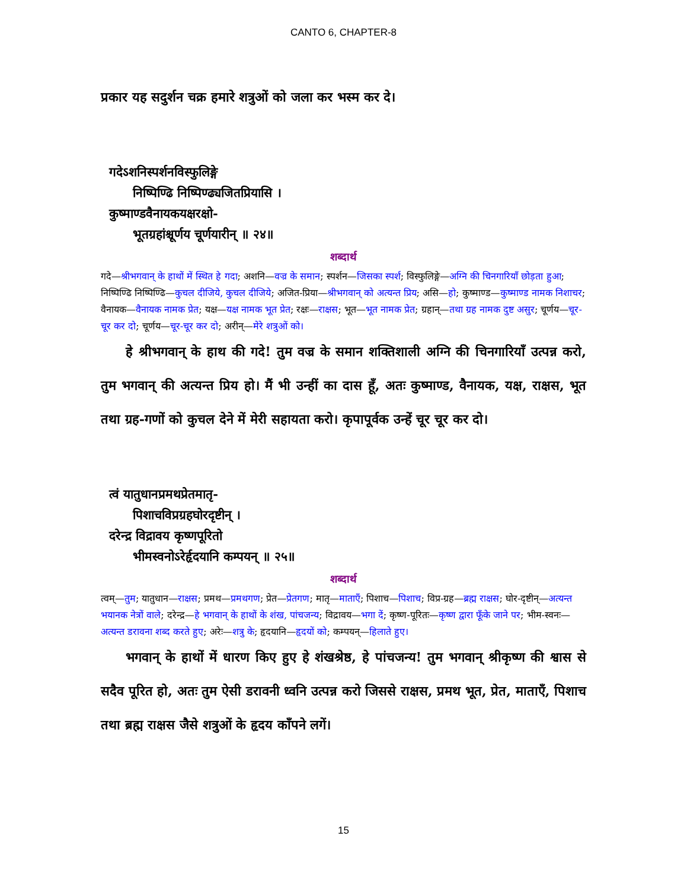CANTO 6, CHAPTER-8
प्रकार यह सदुर्शन चक्र हमारे शत्रुओं को जला कर भस्म कर दे।
गदेऽशनिस्पर्शनविस्फुलिङ्गे
निष्पिण्ढि निष्पिण्ढ्यजितप्रियासि ।
कुष्माण्डवैनायकयक्षरक्षो-
भूतग्रहांश्चूर्णय चूर्णयारीन् ॥ २४॥
शब्दार्थ
गदे—श्रीभगवान् के हाथों में स्थित हे गदा; अशनि—वज्र के समान; स्पर्शन—जिसका स्पर्श; विस्फुलिङ्गे—अग्नि की चिनगारियाँ छोड़ता हुआ; निष्पिण्ढि निष्पिण्ढि—कुचल दीजिये, कुचल दीजिये; अजित-प्रिया—श्रीभगवान् को अत्यन्त प्रिय; असि—हो; कुष्माण्ड—कुष्माण्ड नामक निशाचर; वैनायक—वैनायक नामक प्रेत; यक्ष—यक्ष नामक भूत प्रेत; रक्षः—राक्षस; भूत—भूत नामक प्रेत; ग्रहान्—तथा ग्रह नामक दुष्ट असुर; चूर्णय—चूर-चूर कर दो; चूर्णय—चूर-चूर कर दो; अरीन्—मेरे शत्रुओं को।
हे श्रीभगवान् के हाथ की गदे! तुम वज्र के समान शक्तिशाली अग्नि की चिनगारियाँ उत्पन्न करो, तुम भगवान् की अत्यन्त प्रिय हो। मैं भी उन्हीं का दास हूँ, अतः कुष्माण्ड, वैनायक, यक्ष, राक्षस, भूत तथा ग्रह-गणों को कुचल देने में मेरी सहायता करो। कृपापूर्वक उन्हें चूर चूर कर दो।
त्वं यातुधानप्रमथप्रेतमातृ-
पिशाचविप्रग्रहघोरदृष्टीन् ।
दरेन्द्र विद्रावय कृष्णपूरितो
भीमस्वनोऽरेर्हृदयानि कम्पयन् ॥ २५॥
शब्दार्थ
त्वम्—तुम; यातुधान—राक्षस; प्रमथ—प्रमथगण; प्रेत—प्रेतगण; मातृ—माताएँ; पिशाच—पिशाच; विप्र-ग्रह—ब्रह्म राक्षस; घोर-दृष्टीन्—अत्यन्त भयानक नेत्रों वाले; दरेन्द्र—हे भगवान् के हाथों के शंख, पांचजन्य; विद्रावय—भगा दें; कृष्ण-पूरितः—कृष्ण द्वारा फूँके जाने पर; भीम-स्वनः—अत्यन्त डरावना शब्द करते हुए; अरेः—शत्रु के; हृदयानि—हृदयों को; कम्पयन्—हिलाते हुए।
भगवान् के हाथों में धारण किए हुए हे शंखश्रेष्ठ, हे पांचजन्य! तुम भगवान् श्रीकृष्ण की श्वास से सदैव पूरित हो, अतः तुम ऐसी डरावनी ध्वनि उत्पन्न करो जिससे राक्षस, प्रमथ भूत, प्रेत, माताएँ, पिशाच तथा ब्रह्म राक्षस जैसे शत्रुओं के हृदय काँपने लगें।
15